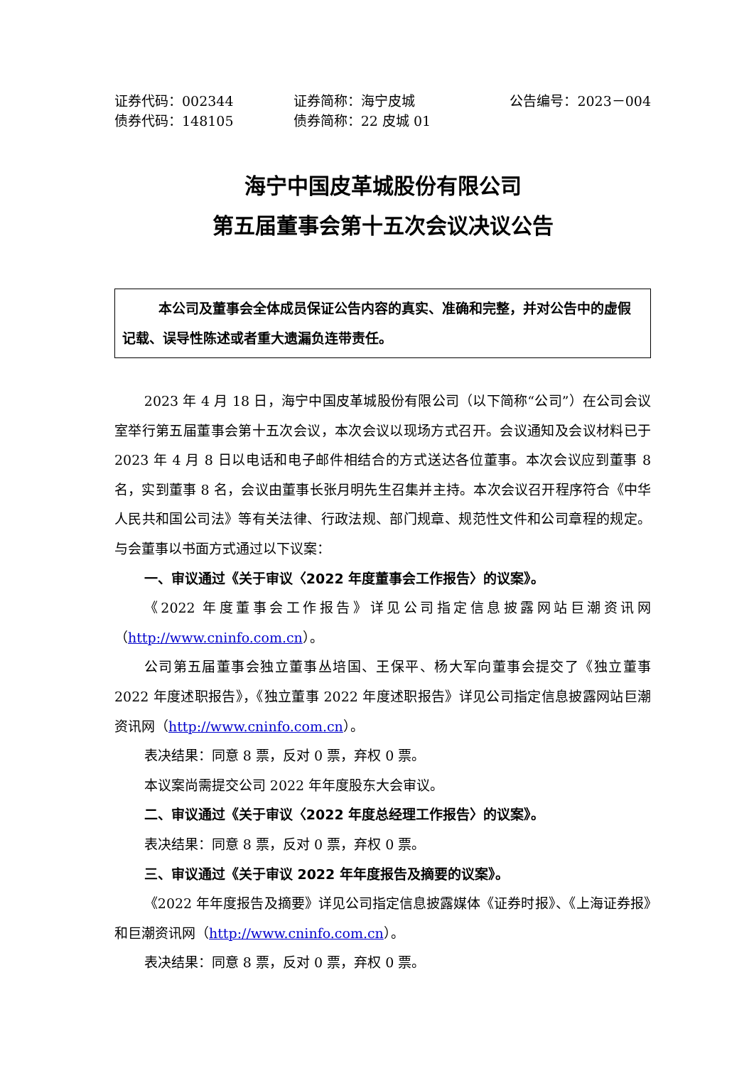证券代码：002344 证券简称：海宁皮城 公告编号：2023－004
债券代码：148105 债券简称：22 皮城 01
海宁中国皮革城股份有限公司
第五届董事会第十五次会议决议公告
本公司及董事会全体成员保证公告内容的真实、准确和完整，并对公告中的虚假记载、误导性陈述或者重大遗漏负连带责任。
2023 年 4 月 18 日，海宁中国皮革城股份有限公司（以下简称“公司”）在公司会议室举行第五届董事会第十五次会议，本次会议以现场方式召开。会议通知及会议材料已于 2023 年 4 月 8 日以电话和电子邮件相结合的方式送达各位董事。本次会议应到董事 8 名，实到董事 8 名，会议由董事长张月明先生召集并主持。本次会议召开程序符合《中华人民共和国公司法》等有关法律、行政法规、部门规章、规范性文件和公司章程的规定。与会董事以书面方式通过以下议案：
一、审议通过《关于审议〈2022 年度董事会工作报告〉的议案》。
《2022 年度董事会工作报告》详见公司指定信息披露网站巨潮资讯网（http://www.cninfo.com.cn）。
公司第五届董事会独立董事丛培国、王保平、杨大军向董事会提交了《独立董事 2022 年度述职报告》，《独立董事 2022 年度述职报告》详见公司指定信息披露网站巨潮资讯网（http://www.cninfo.com.cn）。
表决结果：同意 8 票，反对 0 票，弃权 0 票。
本议案尚需提交公司 2022 年年度股东大会审议。
二、审议通过《关于审议〈2022 年度总经理工作报告〉的议案》。
表决结果：同意 8 票，反对 0 票，弃权 0 票。
三、审议通过《关于审议 2022 年年度报告及摘要的议案》。
《2022 年年度报告及摘要》详见公司指定信息披露媒体《证券时报》、《上海证券报》和巨潮资讯网（http://www.cninfo.com.cn）。
表决结果：同意 8 票，反对 0 票，弃权 0 票。